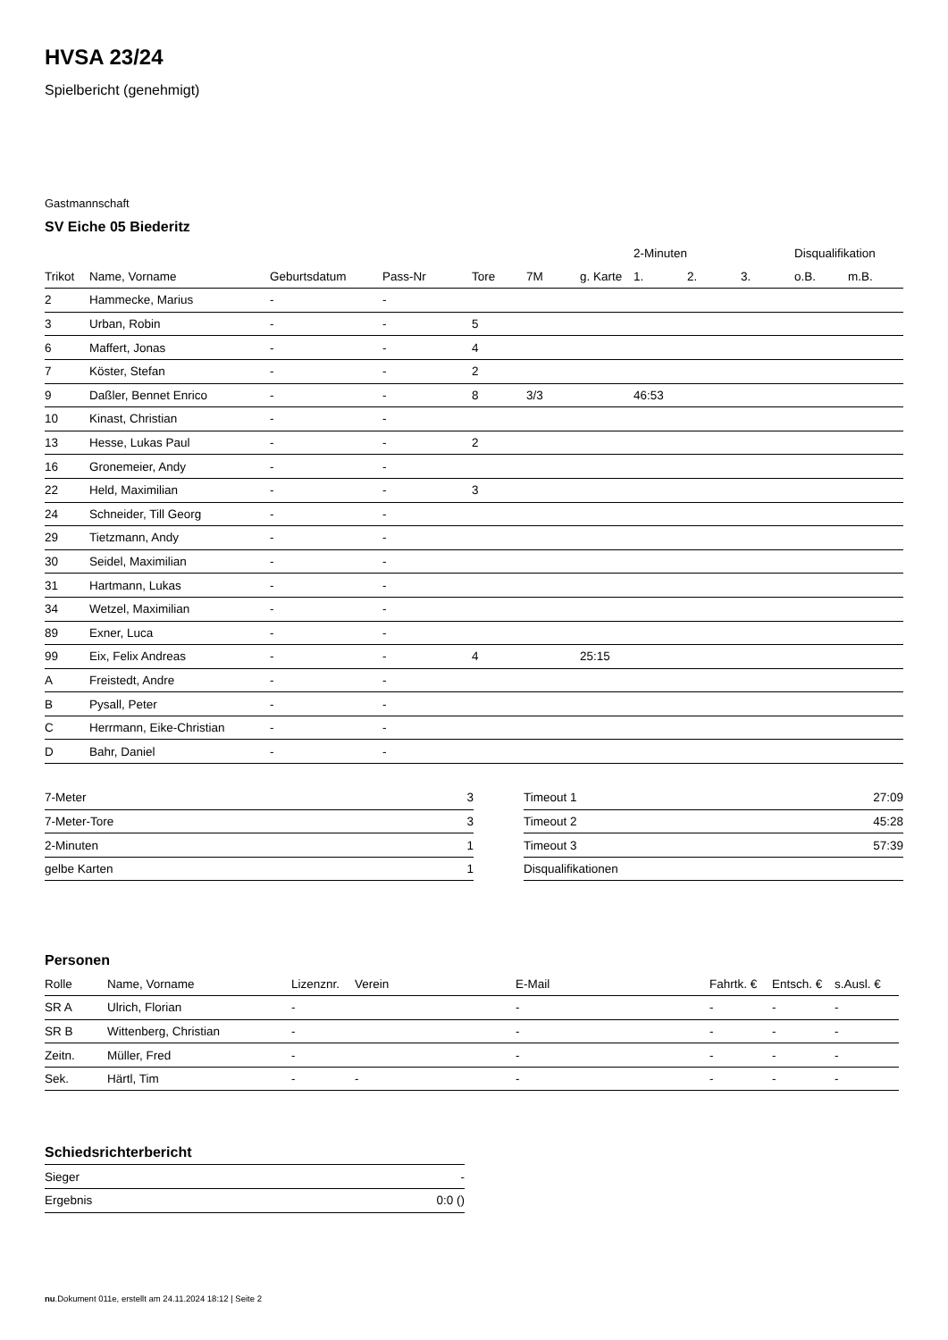HVSA 23/24
Spielbericht (genehmigt)
Gastmannschaft
SV Eiche 05 Biederitz
| | | | | | | | 2-Minuten | | | Disqualifikation | |
| Trikot | Name, Vorname | Geburtsdatum | Pass-Nr | Tore | 7M | g. Karte | 1. | 2. | 3. | o.B. | m.B. |
| 2 | Hammecke, Marius | - | - | | | | | | | | |
| 3 | Urban, Robin | - | - | 5 | | | | | | | |
| 6 | Maffert, Jonas | - | - | 4 | | | | | | | |
| 7 | Köster, Stefan | - | - | 2 | | | | | | | |
| 9 | Daßler, Bennet Enrico | - | - | 8 | 3/3 | | 46:53 | | | | |
| 10 | Kinast, Christian | - | - | | | | | | | | |
| 13 | Hesse, Lukas Paul | - | - | 2 | | | | | | | |
| 16 | Gronemeier, Andy | - | - | | | | | | | | |
| 22 | Held, Maximilian | - | - | 3 | | | | | | | |
| 24 | Schneider, Till Georg | - | - | | | | | | | | |
| 29 | Tietzmann, Andy | - | - | | | | | | | | |
| 30 | Seidel, Maximilian | - | - | | | | | | | | |
| 31 | Hartmann, Lukas | - | - | | | | | | | | |
| 34 | Wetzel, Maximilian | - | - | | | | | | | | |
| 89 | Exner, Luca | - | - | | | | | | | | |
| 99 | Eix, Felix Andreas | - | - | 4 | | 25:15 | | | | | |
| A | Freistedt, Andre | - | - | | | | | | | | |
| B | Pysall, Peter | - | - | | | | | | | | |
| C | Herrmann, Eike-Christian | - | - | | | | | | | | |
| D | Bahr, Daniel | - | - | | | | | | | | |
| 7-Meter | 3 |
| 7-Meter-Tore | 3 |
| 2-Minuten | 1 |
| gelbe Karten | 1 |
| Timeout 1 | 27:09 |
| Timeout 2 | 45:28 |
| Timeout 3 | 57:39 |
| Disqualifikationen | |
Personen
| Rolle | Name, Vorname | Lizenznr. | Verein | E-Mail | Fahrtk. € | Entsch. € | s.Ausl. € |
| --- | --- | --- | --- | --- | --- | --- | --- |
| SR A | Ulrich, Florian | - | | - | - | - | - |
| SR B | Wittenberg, Christian | - | | - | - | - | - |
| Zeitn. | Müller, Fred | - | | - | - | - | - |
| Sek. | Härtl, Tim | - | - | - | - | - | - |
Schiedsrichterbericht
| Sieger | - |
| Ergebnis | 0:0 () |
nu.Dokument 011e, erstellt am 24.11.2024 18:12 | Seite 2